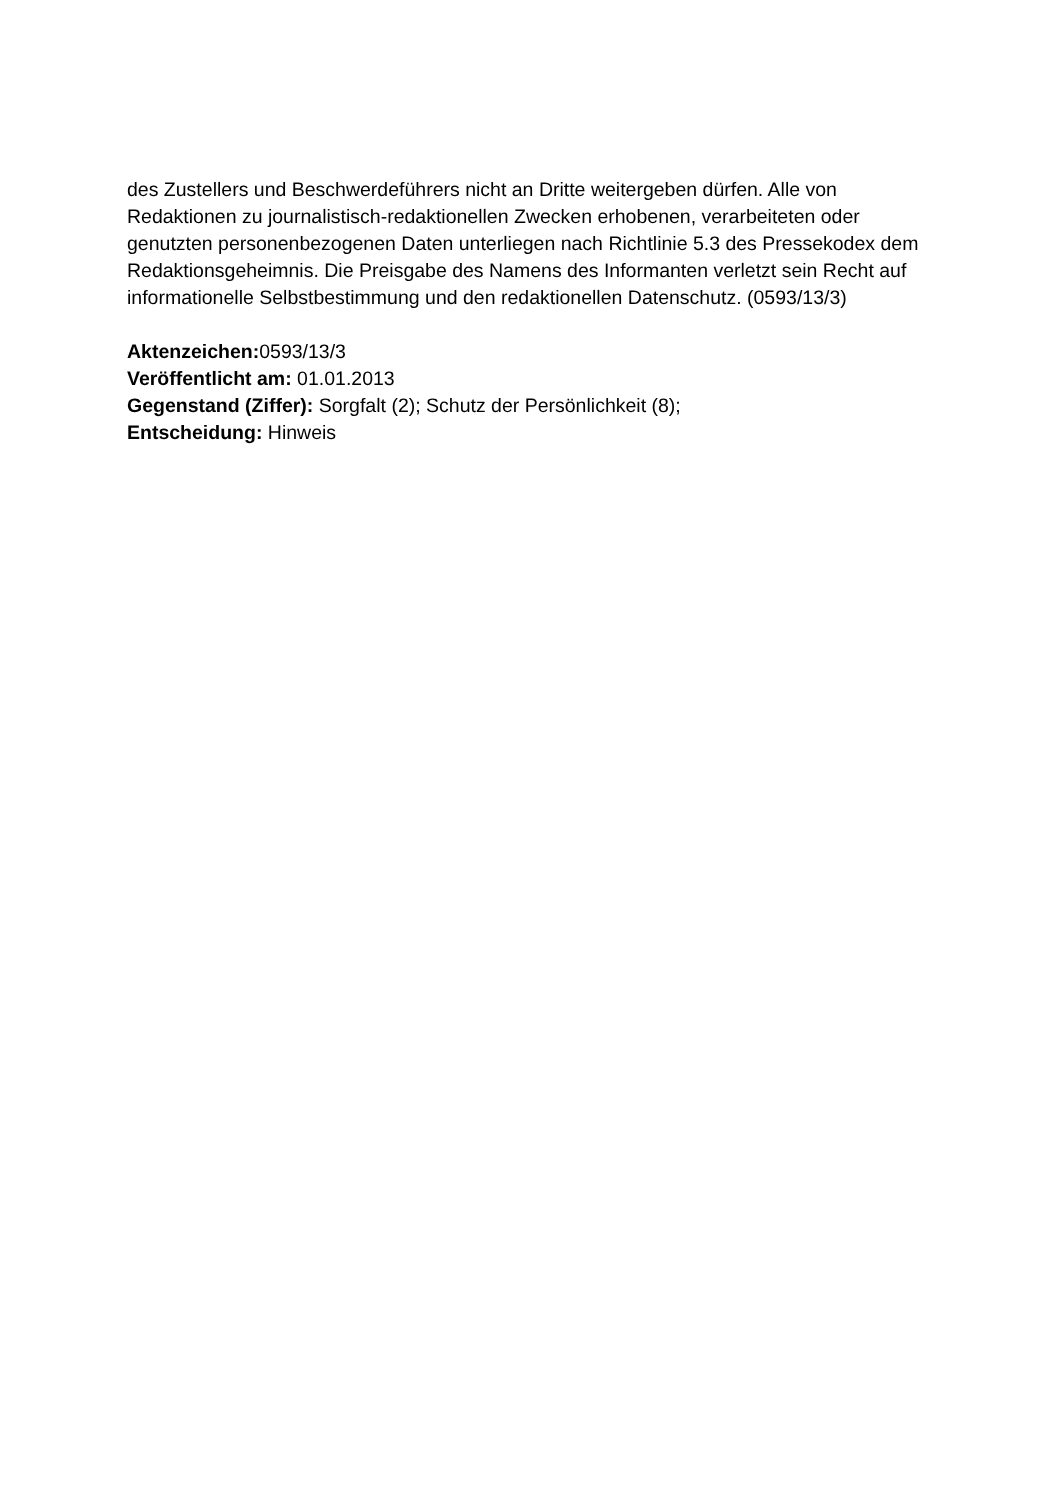des Zustellers und Beschwerdeführers nicht an Dritte weitergeben dürfen. Alle von Redaktionen zu journalistisch-redaktionellen Zwecken erhobenen, verarbeiteten oder genutzten personenbezogenen Daten unterliegen nach Richtlinie 5.3 des Pressekodex dem Redaktionsgeheimnis. Die Preisgabe des Namens des Informanten verletzt sein Recht auf informationelle Selbstbestimmung und den redaktionellen Datenschutz. (0593/13/3)
Aktenzeichen: 0593/13/3
Veröffentlicht am: 01.01.2013
Gegenstand (Ziffer): Sorgfalt (2); Schutz der Persönlichkeit (8);
Entscheidung: Hinweis